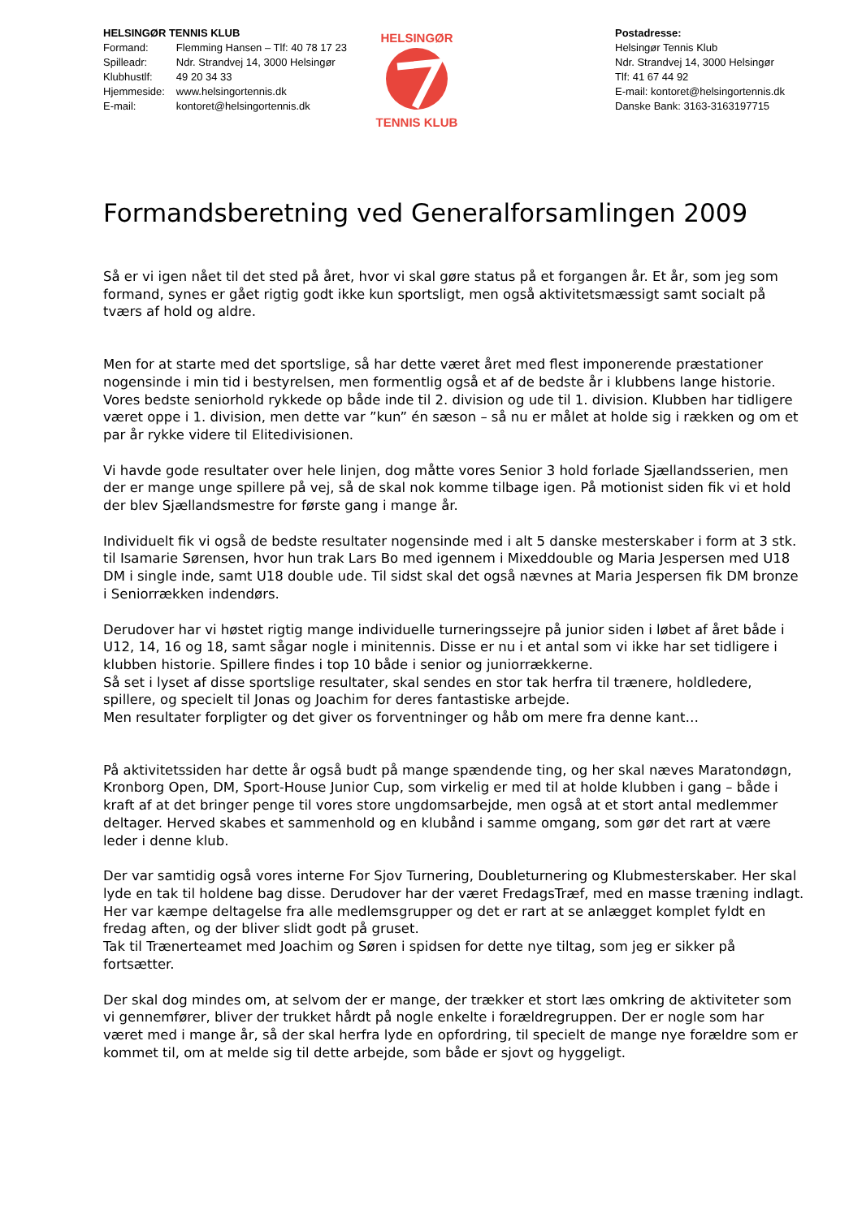HELSINGØR TENNIS KLUB
| Formand: | Flemming Hansen – Tlf: 40 78 17 23 |
| Spilleadr: | Ndr. Strandvej 14, 3000 Helsingør |
| Klubhustlf: | 49 20 34 33 |
| Hjemmeside: | www.helsingortennis.dk |
| E-mail: | kontoret@helsingortennis.dk |
HELSINGØR
TENNIS KLUB
Postadresse:
Helsingør Tennis Klub
Ndr. Strandvej 14, 3000 Helsingør
Tlf: 41 67 44 92
E-mail: kontoret@helsingortennis.dk
Danske Bank: 3163-3163197715
Formandsberetning ved Generalforsamlingen 2009
Så er vi igen nået til det sted på året, hvor vi skal gøre status på et forgangen år. Et år, som jeg som formand, synes er gået rigtig godt ikke kun sportsligt, men også aktivitetsmæssigt samt socialt på tværs af hold og aldre.
Men for at starte med det sportslige, så har dette været året med flest imponerende præstationer nogensinde i min tid i bestyrelsen, men formentlig også et af de bedste år i klubbens lange historie.
Vores bedste seniorhold rykkede op både inde til 2. division og ude til 1. division. Klubben har tidligere været oppe i 1. division, men dette var ”kun” én sæson – så nu er målet at holde sig i rækken og om et par år rykke videre til Elitedivisionen.
Vi havde gode resultater over hele linjen, dog måtte vores Senior 3 hold forlade Sjællandsserien, men der er mange unge spillere på vej, så de skal nok komme tilbage igen. På motionist siden fik vi et hold der blev Sjællandsmestre for første gang i mange år.
Individuelt fik vi også de bedste resultater nogensinde med i alt 5 danske mesterskaber i form at 3 stk. til Isamarie Sørensen, hvor hun trak Lars Bo med igennem i Mixeddouble og Maria Jespersen med U18 DM i single inde, samt U18 double ude. Til sidst skal det også nævnes at Maria Jespersen fik DM bronze i Seniorrækken indendørs.
Derudover har vi høstet rigtig mange individuelle turneringssejre på junior siden i løbet af året både i U12, 14, 16 og 18, samt sågar nogle i minitennis. Disse er nu i et antal som vi ikke har set tidligere i klubben historie. Spillere findes i top 10 både i senior og juniorrækkerne.
Så set i lyset af disse sportslige resultater, skal sendes en stor tak herfra til trænere, holdledere, spillere, og specielt til Jonas og Joachim for deres fantastiske arbejde.
Men resultater forpligter og det giver os forventninger og håb om mere fra denne kant…
På aktivitetssiden har dette år også budt på mange spændende ting, og her skal næves Maratondøgn, Kronborg Open, DM, Sport-House Junior Cup, som virkelig er med til at holde klubben i gang – både i kraft af at det bringer penge til vores store ungdomsarbejde, men også at et stort antal medlemmer deltager. Herved skabes et sammenhold og en klubånd i samme omgang, som gør det rart at være leder i denne klub.
Der var samtidig også vores interne For Sjov Turnering, Doubleturnering og Klubmesterskaber. Her skal lyde en tak til holdene bag disse. Derudover har der været FredagsTræf, med en masse træning indlagt. Her var kæmpe deltagelse fra alle medlemsgrupper og det er rart at se anlægget komplet fyldt en fredag aften, og der bliver slidt godt på gruset.
Tak til Trænerteamet med Joachim og Søren i spidsen for dette nye tiltag, som jeg er sikker på fortsætter.
Der skal dog mindes om, at selvom der er mange, der trækker et stort læs omkring de aktiviteter som vi gennemfører, bliver der trukket hårdt på nogle enkelte i forældregruppen. Der er nogle som har været med i mange år, så der skal herfra lyde en opfordring, til specielt de mange nye forældre som er kommet til, om at melde sig til dette arbejde, som både er sjovt og hyggeligt.